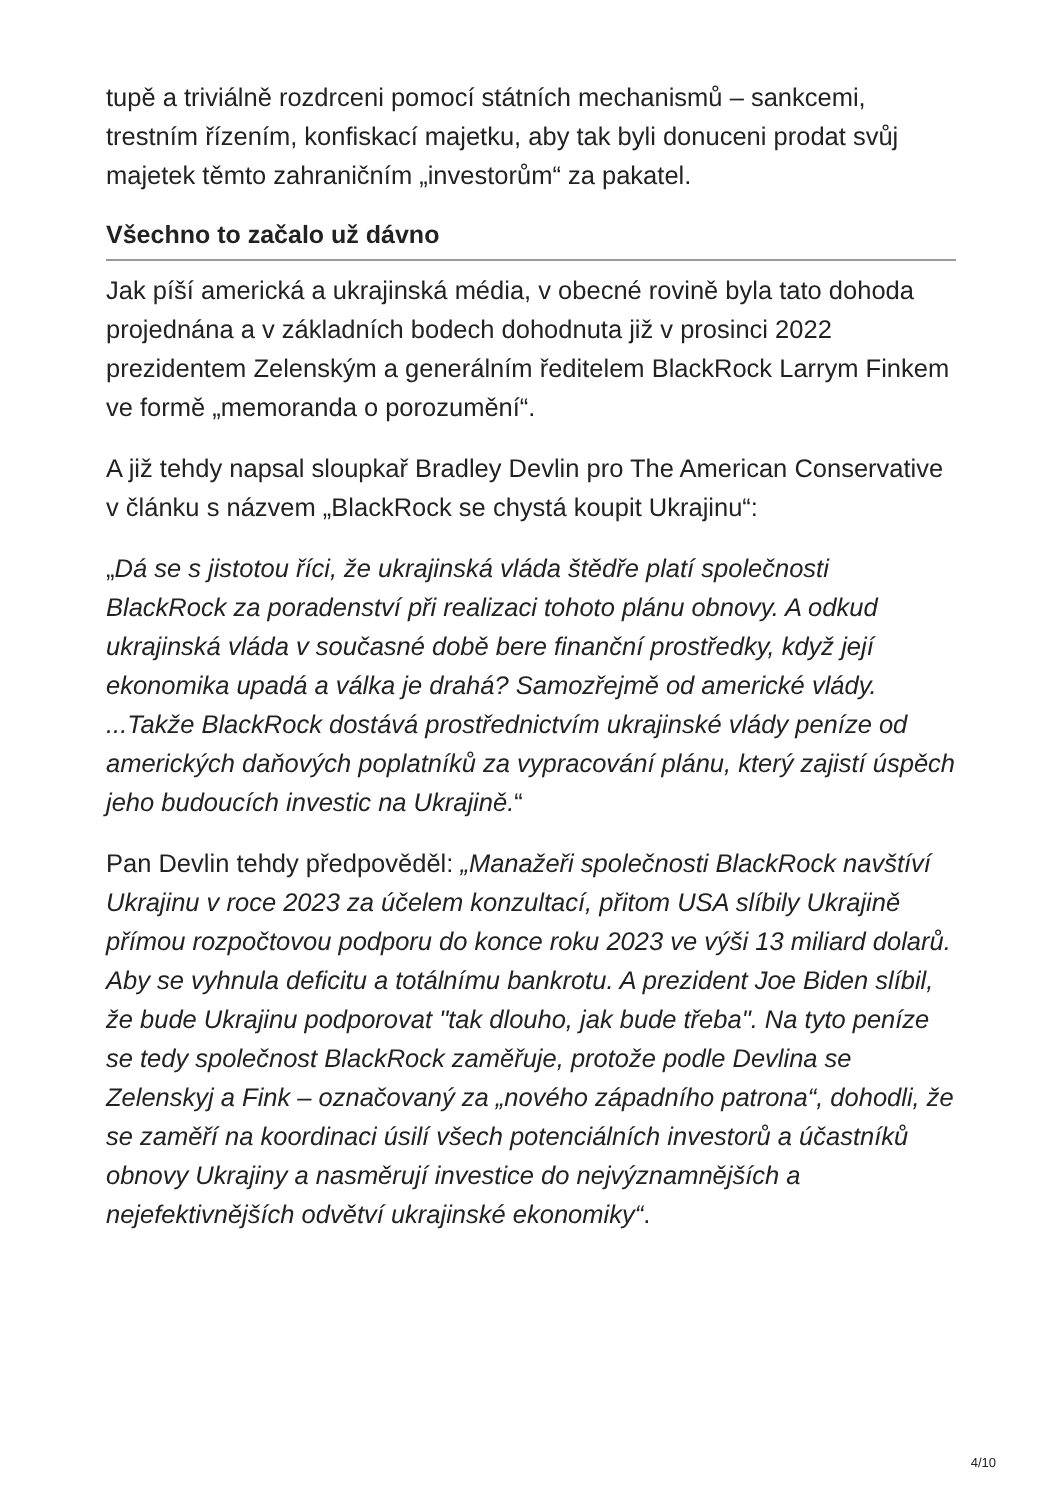tupě a triviálně rozdrceni pomocí státních mechanismů – sankcemi, trestním řízením, konfiskací majetku, aby tak byli donuceni prodat svůj majetek těmto zahraničním „investorům“ za pakatel.
Všechno to začalo už dávno
Jak píší americká a ukrajinská média, v obecné rovině byla tato dohoda projednána a v základních bodech dohodnuta již v prosinci 2022 prezidentem Zelenským a generálním ředitelem BlackRock Larrym Finkem ve formě „memoranda o porozumění“.
A již tehdy napsal sloupkař Bradley Devlin pro The American Conservative v článku s názvem „BlackRock se chystá koupit Ukrajinu“:
„Dá se s jistotou říci, že ukrajinská vláda štědře platí společnosti BlackRock za poradenství při realizaci tohoto plánu obnovy. A odkud ukrajinská vláda v současné době bere finanční prostředky, když její ekonomika upadá a válka je drahá? Samozřejmě od americké vlády. ...Takže BlackRock dostává prostřednictvím ukrajinské vlády peníze od amerických daňových poplatníků za vypracování plánu, který zajistí úspěch jeho budoucích investic na Ukrajině.“
Pan Devlin tehdy předpověděl: „Manažeři společnosti BlackRock navštíví Ukrajinu v roce 2023 za účelem konzultací, přitom USA slíbily Ukrajině přímou rozpočtovou podporu do konce roku 2023 ve výši 13 miliard dolarů. Aby se vyhnula deficitu a totálnímu bankrotu. A prezident Joe Biden slíbil, že bude Ukrajinu podporovat "tak dlouho, jak bude třeba". Na tyto peníze se tedy společnost BlackRock zaměřuje, protože podle Devlina se Zelenskyj a Fink – označovaný za „nového západního patrona“, dohodli, že se zaměří na koordinaci úsilí všech potenciálních investorů a účastníků obnovy Ukrajiny a nasměrují investice do nejvýznamnějších a nejefektivnějších odvětví ukrajinské ekonomiky“.
4/10